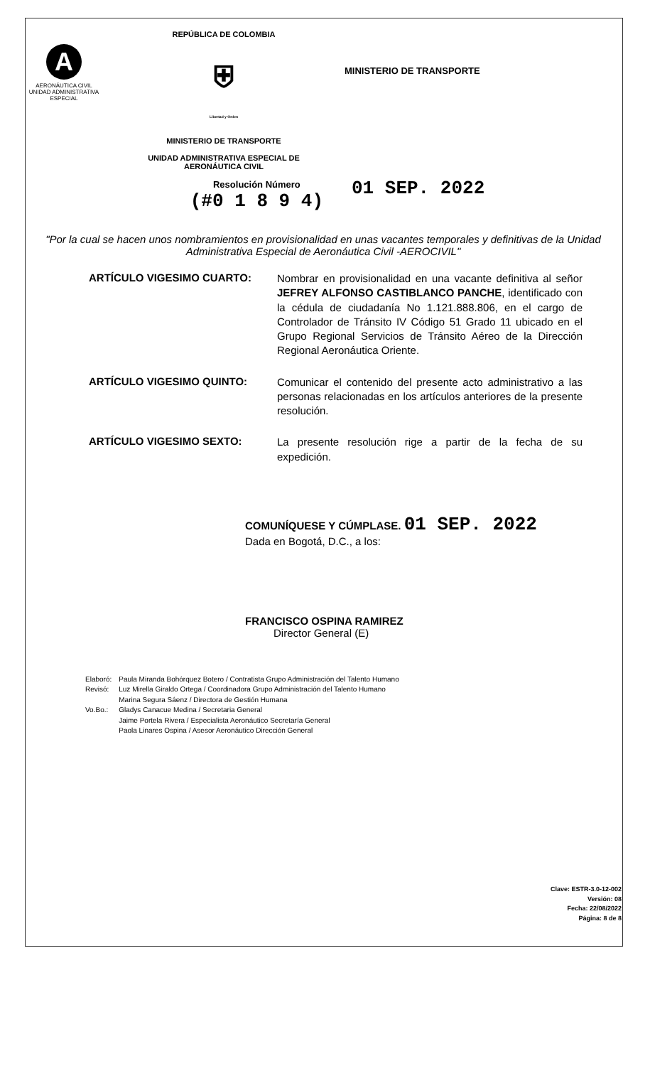A
AERONÁUTICA CIVIL
UNIDAD ADMINISTRATIVA ESPECIAL
REPÚBLICA DE COLOMBIA
⛨
Libertad y Orden
MINISTERIO DE TRANSPORTE
UNIDAD ADMINISTRATIVA ESPECIAL DE
AERONÁUTICA CIVIL
MINISTERIO DE TRANSPORTE
Resolución Número
(#0 1 8 9 4)
01 SEP. 2022
"Por la cual se hacen unos nombramientos en provisionalidad en unas vacantes temporales y definitivas de la Unidad Administrativa Especial de Aeronáutica Civil -AEROCIVIL"
ARTÍCULO VIGESIMO CUARTO:
Nombrar en provisionalidad en una vacante definitiva al señor JEFREY ALFONSO CASTIBLANCO PANCHE, identificado con la cédula de ciudadanía No 1.121.888.806, en el cargo de Controlador de Tránsito IV Código 51 Grado 11 ubicado en el Grupo Regional Servicios de Tránsito Aéreo de la Dirección Regional Aeronáutica Oriente.
ARTÍCULO VIGESIMO QUINTO:
Comunicar el contenido del presente acto administrativo a las personas relacionadas en los artículos anteriores de la presente resolución.
ARTÍCULO VIGESIMO SEXTO:
La presente resolución rige a partir de la fecha de su expedición.
COMUNÍQUESE Y CÚMPLASE. 01 SEP. 2022
Dada en Bogotá, D.C., a los:
FRANCISCO OSPINA RAMIREZ
Director General (E)
| Elaboró: | Paula Miranda Bohórquez Botero / Contratista Grupo Administración del Talento Humano |
| Revisó: | Luz Mirella Giraldo Ortega / Coordinadora Grupo Administración del Talento Humano Marina Segura Sáenz / Directora de Gestión Humana |
| Vo.Bo.: | Gladys Canacue Medina / Secretaria General Jaime Portela Rivera / Especialista Aeronáutico Secretaría General Paola Linares Ospina / Asesor Aeronáutico Dirección General |
Clave: ESTR-3.0-12-002
Versión: 08
Fecha: 22/08/2022
Página: 8 de 8